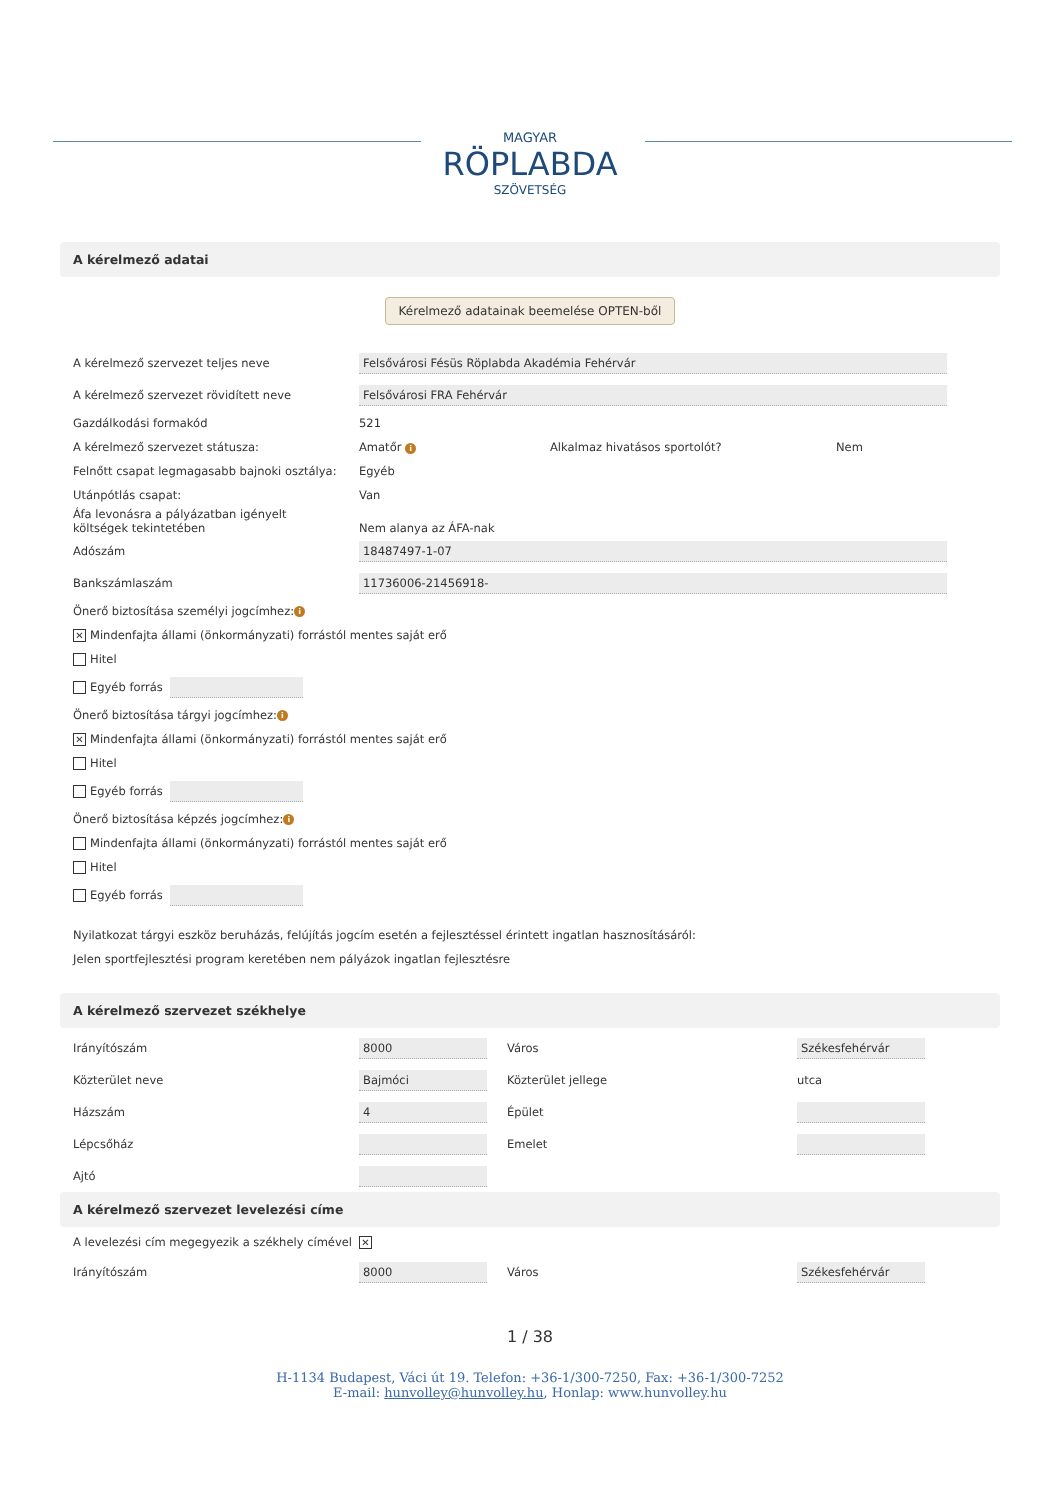MAGYAR
RÖPLABDA
SZÖVETSÉG
A kérelmező adatai
Kérelmező adatainak beemelése OPTEN-ből
A kérelmező szervezet teljes neve
Felsővárosi Fésüs Röplabda Akadémia Fehérvár
A kérelmező szervezet rövidített neve
Felsővárosi FRA Fehérvár
Gazdálkodási formakód 521
A kérelmező szervezet státusza: Amatőr i
Alkalmaz hivatásos sportolót? Nem
Felnőtt csapat legmagasabb bajnoki osztálya:
Egyéb
Utánpótlás csapat: Van
Áfa levonásra a pályázatban igényelt
költségek tekintetében
Nem alanya az ÁFA-nak
Adószám
18487497-1-07
Bankszámlaszám
11736006-21456918-
Önerő biztosítása személyi jogcímhez: i
✕ Mindenfajta állami (önkormányzati) forrástól mentes saját erő
Hitel
Egyéb forrás
Önerő biztosítása tárgyi jogcímhez: i
✕ Mindenfajta állami (önkormányzati) forrástól mentes saját erő
Hitel
Egyéb forrás
Önerő biztosítása képzés jogcímhez: i
Mindenfajta állami (önkormányzati) forrástól mentes saját erő
Hitel
Egyéb forrás
Nyilatkozat tárgyi eszköz beruházás, felújítás jogcím esetén a fejlesztéssel érintett ingatlan hasznosításáról:
Jelen sportfejlesztési program keretében nem pályázok ingatlan fejlesztésre
A kérelmező szervezet székhelye
Irányítószám
8000
Város
Székesfehérvár
Közterület neve
Bajmóci
Közterület jellege utca
Házszám
4
Épület
Lépcsőház Emelet
Ajtó
A kérelmező szervezet levelezési címe
A levelezési cím megegyezik a székhely címével
✕
Irányítószám
8000
Város
Székesfehérvár
1 / 38
H-1134 Budapest, Váci út 19. Telefon: +36-1/300-7250, Fax: +36-1/300-7252
E-mail: hunvolley@hunvolley.hu, Honlap: www.hunvolley.hu